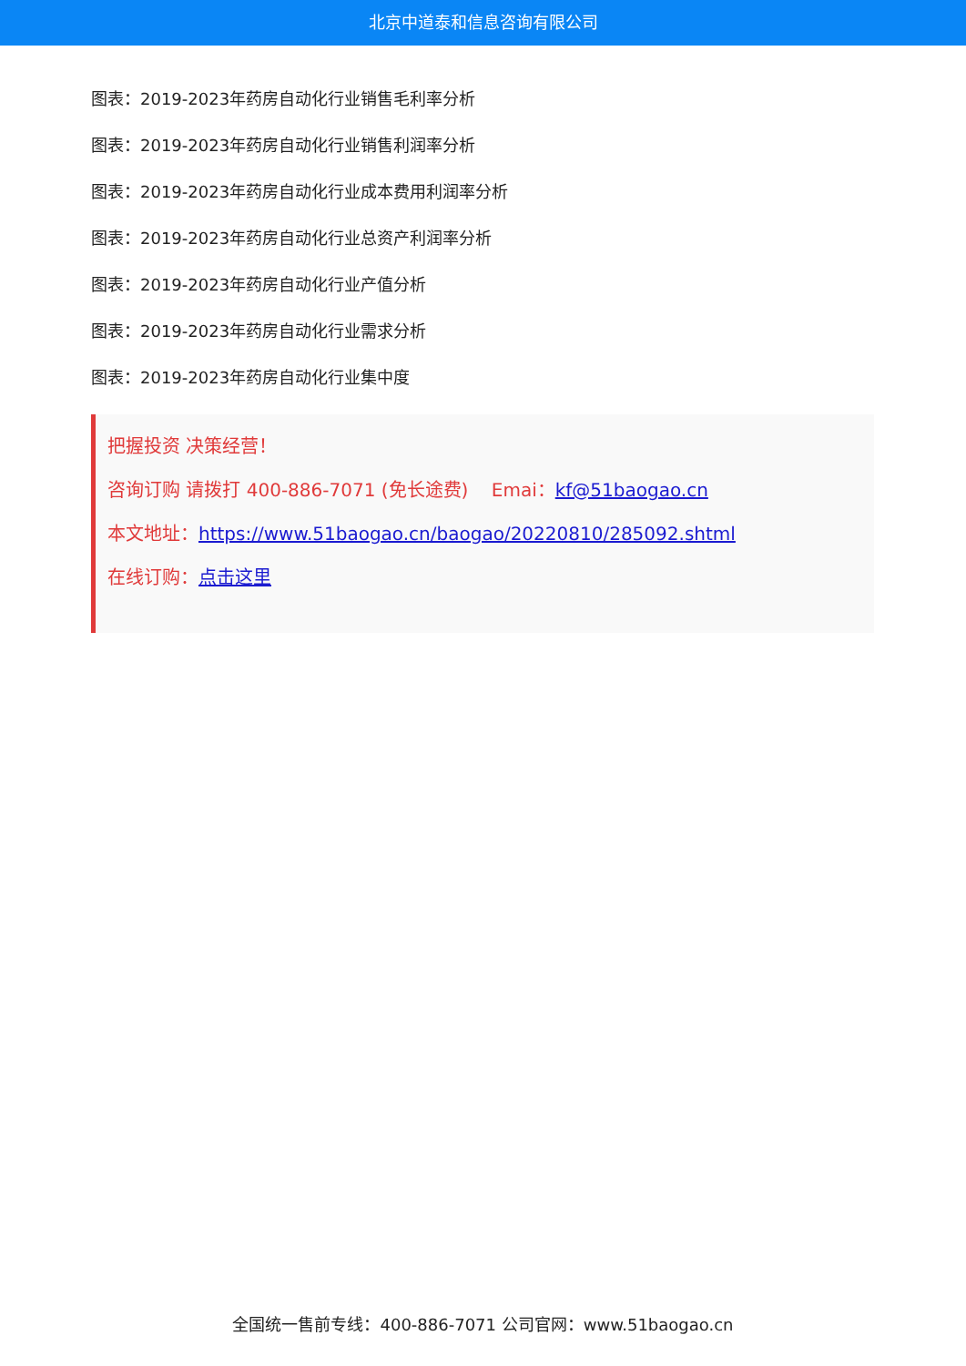北京中道泰和信息咨询有限公司
图表：2019-2023年药房自动化行业销售毛利率分析
图表：2019-2023年药房自动化行业销售利润率分析
图表：2019-2023年药房自动化行业成本费用利润率分析
图表：2019-2023年药房自动化行业总资产利润率分析
图表：2019-2023年药房自动化行业产值分析
图表：2019-2023年药房自动化行业需求分析
图表：2019-2023年药房自动化行业集中度
把握投资 决策经营！
咨询订购 请拨打 400-886-7071 (免长途费) Emai：kf@51baogao.cn
本文地址：https://www.51baogao.cn/baogao/20220810/285092.shtml
在线订购：点击这里
全国统一售前专线：400-886-7071 公司官网：www.51baogao.cn